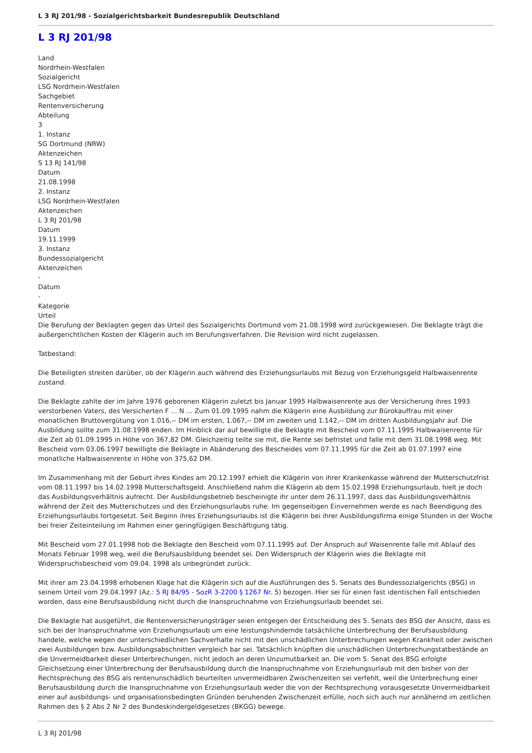L 3 RJ 201/98 - Sozialgerichtsbarkeit Bundesrepublik Deutschland
L 3 RJ 201/98
Land
Nordrhein-Westfalen
Sozialgericht
LSG Nordrhein-Westfalen
Sachgebiet
Rentenversicherung
Abteilung
3
1. Instanz
SG Dortmund (NRW)
Aktenzeichen
S 13 RJ 141/98
Datum
21.08.1998
2. Instanz
LSG Nordrhein-Westfalen
Aktenzeichen
L 3 RJ 201/98
Datum
19.11.1999
3. Instanz
Bundessozialgericht
Aktenzeichen
-
Datum
-
Kategorie
Urteil
Die Berufung der Beklagten gegen das Urteil des Sozialgerichts Dortmund vom 21.08.1998 wird zurückgewiesen. Die Beklagte trägt die außergerichtlichen Kosten der Klägerin auch im Berufungsverfahren. Die Revision wird nicht zugelassen.
Tatbestand:
Die Beteiligten streiten darüber, ob der Klägerin auch während des Erziehungsurlaubs mit Bezug von Erziehungsgeld Halbwaisenrente zustand.
Die Beklagte zahlte der im Jahre 1976 geborenen Klägerin zuletzt bis Januar 1995 Halbwaisenrente aus der Versicherung ihres 1993 verstorbenen Vaters, des Versicherten F ... N ... Zum 01.09.1995 nahm die Klägerin eine Ausbildung zur Bürokauffrau mit einer monatlichen Bruttovergütung von 1.016,-- DM im ersten, 1.067,-- DM im zweiten und 1.142,-- DM im dritten Ausbildungsjahr auf. Die Ausbildung sollte zum 31.08.1998 enden. Im Hinblick dar auf bewilligte die Beklagte mit Bescheid vom 07.11.1995 Halbwaisenrente für die Zeit ab 01.09.1995 in Höhe von 367,82 DM. Gleichzeitig teilte sie mit, die Rente sei befristet und falle mit dem 31.08.1998 weg. Mit Bescheid vom 03.06.1997 bewilligte die Beklagte in Abänderung des Bescheides vom 07.11.1995 für die Zeit ab 01.07.1997 eine monatliche Halbwaisenrente in Höhe von 375,62 DM.
Im Zusammenhang mit der Geburt ihres Kindes am 20.12.1997 erhielt die Klägerin von ihrer Krankenkasse während der Mutterschutzfrist vom 08.11.1997 bis 14.02.1998 Mutterschaftsgeld. Anschließend nahm die Klägerin ab dem 15.02.1998 Erziehungsurlaub, hielt je doch das Ausbildungsverhältnis aufrecht. Der Ausbildungsbetrieb bescheinigte ihr unter dem 26.11.1997, dass das Ausbildungsverhältnis während der Zeit des Mutterschutzes und des Erziehungsurlaubs ruhe. Im gegenseitigen Einvernehmen werde es nach Beendigung des Erziehungsurlaubs fortgesetzt. Seit Beginn ihres Erziehungsurlaubs ist die Klägerin bei ihrer Ausbildungsfirma einige Stunden in der Woche bei freier Zeiteinteilung im Rahmen einer geringfügigen Beschäftigung tätig.
Mit Bescheid vom 27.01.1998 hob die Beklagte den Bescheid vom 07.11.1995 auf. Der Anspruch auf Waisenrente falle mit Ablauf des Monats Februar 1998 weg, weil die Berufsausbildung beendet sei. Den Widerspruch der Klägerin wies die Beklagte mit Widerspruchsbescheid vom 09.04. 1998 als unbegründet zurück.
Mit ihrer am 23.04.1998 erhobenen Klage hat die Klägerin sich auf die Ausführungen des 5. Senats des Bundessozialgerichts (BSG) in seinem Urteil vom 29.04.1997 (Az.: 5 RJ 84/95 - SozR 3-2200 § 1267 Nr. 5) bezogen. Hier sei für einen fast identischen Fall entschieden worden, dass eine Berufsausbildung nicht durch die Inanspruchnahme von Erziehungsurlaub beendet sei.
Die Beklagte hat ausgeführt, die Rentenversicherungsträger seien entgegen der Entscheidung des 5. Senats des BSG der Ansicht, dass es sich bei der Inanspruchnahme von Erziehungsurlaub um eine leistungshindernde tatsächliche Unterbrechung der Berufsausbildung handele, welche wegen der unterschiedlichen Sachverhalte nicht mit den unschädlichen Unterbrechungen wegen Krankheit oder zwischen zwei Ausbildungen bzw. Ausbildungsabschnitten vergleich bar sei. Tatsächlich knüpften die unschädlichen Unterbrechungstatbestände an die Unvermeidbarkeit dieser Unterbrechungen, nicht jedoch an deren Unzumutbarkeit an. Die vom 5. Senat des BSG erfolgte Gleichsetzung einer Unterbrechung der Berufsausbildung durch die Inanspruchnahme von Erziehungsurlaub mit den bisher von der Rechtsprechung des BSG als rentenunschädlich beurteilten unvermeidbaren Zwischenzeiten sei verfehlt, weil die Unterbrechung einer Berufsausbildung durch die Inanspruchnahme von Erziehungsurlaub weder die von der Rechtsprechung vorausgesetzte Unvermeidbarkeit einer auf ausbildungs- und organisationsbedingten Gründen beruhenden Zwischenzeit erfülle, noch sich auch nur annähernd im zeitlichen Rahmen des § 2 Abs 2 Nr 2 des Bundeskindergeldgesetzes (BKGG) bewege.
L 3 RJ 201/98